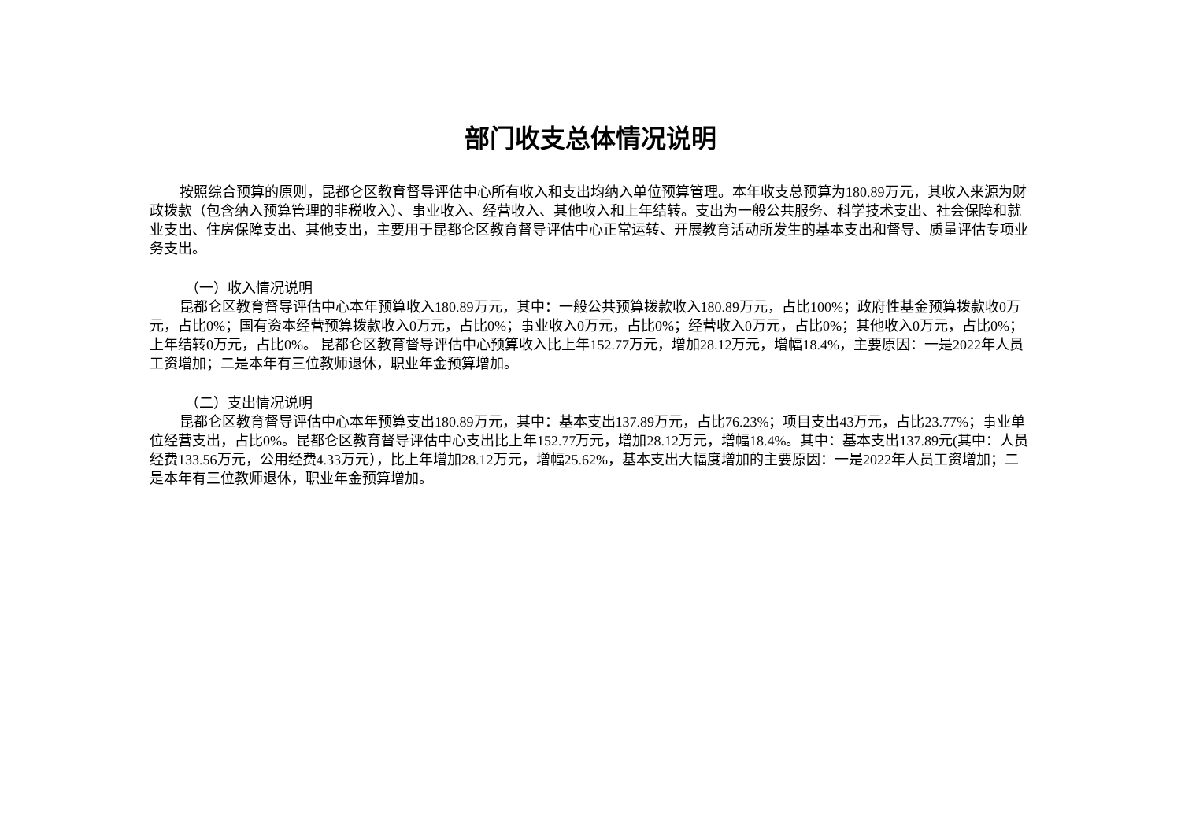部门收支总体情况说明
按照综合预算的原则，昆都仑区教育督导评估中心所有收入和支出均纳入单位预算管理。本年收支总预算为180.89万元，其收入来源为财政拨款（包含纳入预算管理的非税收入）、事业收入、经营收入、其他收入和上年结转。支出为一般公共服务、科学技术支出、社会保障和就业支出、住房保障支出、其他支出，主要用于昆都仑区教育督导评估中心正常运转、开展教育活动所发生的基本支出和督导、质量评估专项业务支出。
（一）收入情况说明
昆都仑区教育督导评估中心本年预算收入180.89万元，其中：一般公共预算拨款收入180.89万元，占比100%；政府性基金预算拨款收0万元，占比0%；国有资本经营预算拨款收入0万元，占比0%；事业收入0万元，占比0%；经营收入0万元，占比0%；其他收入0万元，占比0%；上年结转0万元，占比0%。 昆都仑区教育督导评估中心预算收入比上年152.77万元，增加28.12万元，增幅18.4%，主要原因：一是2022年人员工资增加；二是本年有三位教师退休，职业年金预算增加。
（二）支出情况说明
昆都仑区教育督导评估中心本年预算支出180.89万元，其中：基本支出137.89万元，占比76.23%；项目支出43万元，占比23.77%；事业单位经营支出，占比0%。昆都仑区教育督导评估中心支出比上年152.77万元，增加28.12万元，增幅18.4%。其中：基本支出137.89元(其中：人员经费133.56万元，公用经费4.33万元），比上年增加28.12万元，增幅25.62%，基本支出大幅度增加的主要原因：一是2022年人员工资增加；二是本年有三位教师退休，职业年金预算增加。